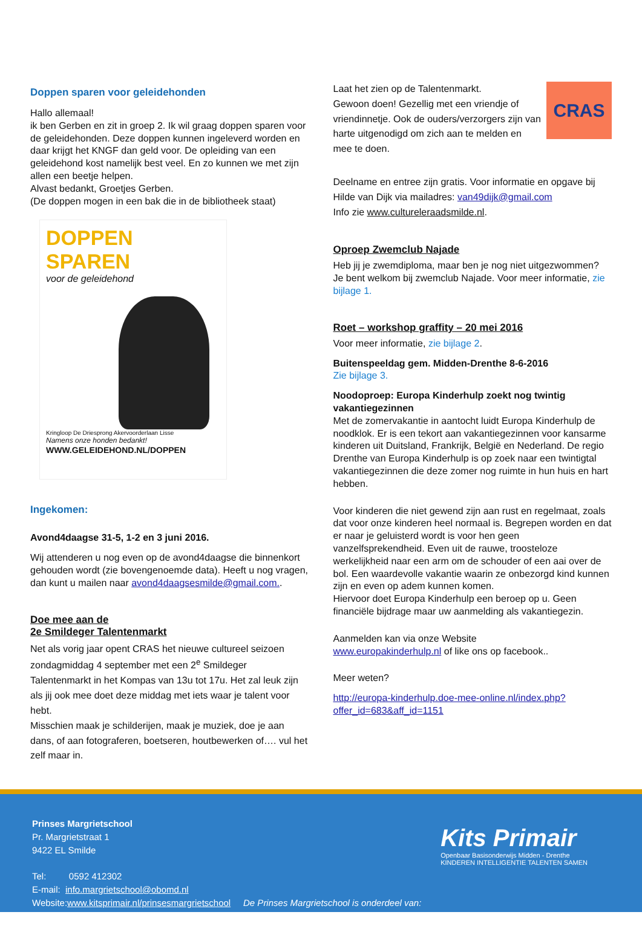Doppen sparen voor geleidehonden
Hallo allemaal!
ik ben Gerben en zit in groep 2. Ik wil graag doppen sparen voor de geleidehonden. Deze doppen kunnen ingeleverd worden en daar krijgt het KNGF dan geld voor. De opleiding van een geleidehond kost namelijk best veel. En zo kunnen we met zijn allen een beetje helpen.
Alvast bedankt, Groetjes Gerben.
(De doppen mogen in een bak die in de bibliotheek staat)
DOPPEN SPAREN
voor de geleidehond
Kringloop De Driesprong Akervoorderlaan Lisse
Namens onze honden bedankt!
WWW.GELEIDEHOND.NL/DOPPEN
Ingekomen:
Avond4daagse 31-5, 1-2 en 3 juni 2016.
Wij attenderen u nog even op de avond4daagse die binnenkort gehouden wordt (zie bovengenoemde data). Heeft u nog vragen, dan kunt u mailen naar avond4daagsesmilde@gmail.com..
Doe mee aan de
2e Smildeger Talentenmarkt
Net als vorig jaar opent CRAS het nieuwe cultureel seizoen zondagmiddag 4 september met een 2<sup>e</sup> Smildeger Talentenmarkt in het Kompas van 13u tot 17u. Het zal leuk zijn als jij ook mee doet deze middag met iets waar je talent voor hebt.
Misschien maak je schilderijen, maak je muziek, doe je aan dans, of aan fotograferen, boetseren, houtbewerken of…. vul het zelf maar in.
CRAS
Laat het zien op de Talentenmarkt.
Gewoon doen! Gezellig met een vriendje of vriendinnetje. Ook de ouders/verzorgers zijn van harte uitgenodigd om zich aan te melden en mee te doen.
Deelname en entree zijn gratis. Voor informatie en opgave bij Hilde van Dijk via mailadres: van49dijk@gmail.com
Info zie www.cultureleraadsmilde.nl.
Oproep Zwemclub Najade
Heb jij je zwemdiploma, maar ben je nog niet uitgezwommen? Je bent welkom bij zwemclub Najade. Voor meer informatie, zie bijlage 1.
Roet – workshop graffity – 20 mei 2016
Voor meer informatie, zie bijlage 2.
Buitenspeeldag gem. Midden-Drenthe 8-6-2016
Zie bijlage 3.
Noodoproep: Europa Kinderhulp zoekt nog twintig vakantiegezinnen
Met de zomervakantie in aantocht luidt Europa Kinderhulp de noodklok. Er is een tekort aan vakantiegezinnen voor kansarme kinderen uit Duitsland, Frankrijk, België en Nederland. De regio Drenthe van Europa Kinderhulp is op zoek naar een twintigtal vakantiegezinnen die deze zomer nog ruimte in hun huis en hart hebben.
Voor kinderen die niet gewend zijn aan rust en regelmaat, zoals dat voor onze kinderen heel normaal is. Begrepen worden en dat er naar je geluisterd wordt is voor hen geen vanzelfsprekendheid. Even uit de rauwe, troosteloze werkelijkheid naar een arm om de schouder of een aai over de bol. Een waardevolle vakantie waarin ze onbezorgd kind kunnen zijn en even op adem kunnen komen.
Hiervoor doet Europa Kinderhulp een beroep op u. Geen financiële bijdrage maar uw aanmelding als vakantiegezin.
Aanmelden kan via onze Website
www.europakinderhulp.nl of like ons op facebook..
Meer weten?
http://europa-kinderhulp.doe-mee-online.nl/index.php?offer_id=683&aff_id=1151
Prinses Margrietschool
Pr. Margrietstraat 1
9422 EL Smilde
Tel: 0592 412302
E-mail: info.margrietschool@obomd.nl
Website:www.kitsprimair.nl/prinsesmargrietschool De Prinses Margrietschool is onderdeel van:
Kits Primair
Openbaar Basisonderwijs Midden - Drenthe
KINDEREN INTELLIGENTIE TALENTEN SAMEN